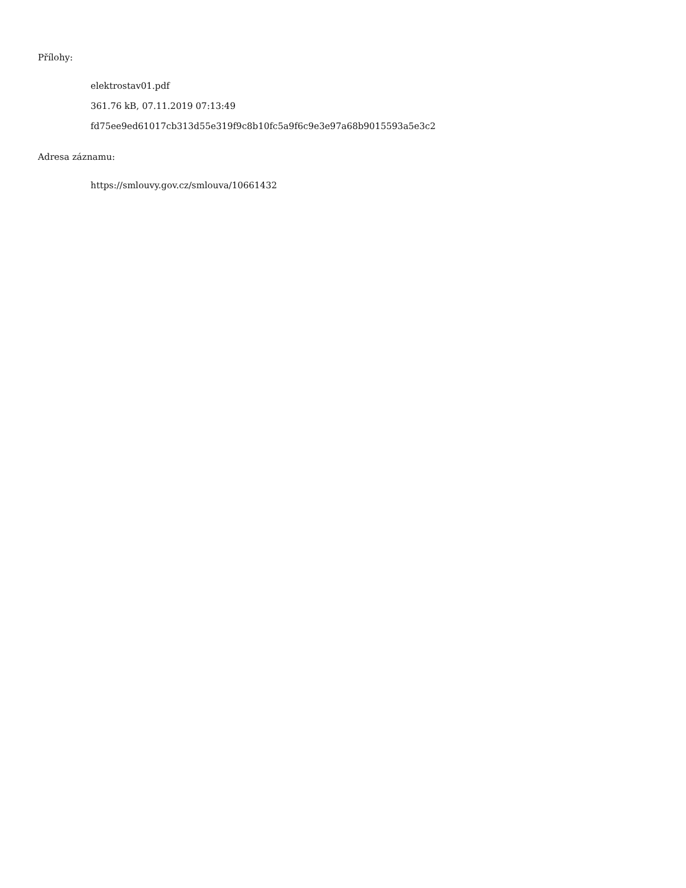Přílohy:
elektrostav01.pdf
361.76 kB, 07.11.2019 07:13:49
fd75ee9ed61017cb313d55e319f9c8b10fc5a9f6c9e3e97a68b9015593a5e3c2
Adresa záznamu:
https://smlouvy.gov.cz/smlouva/10661432